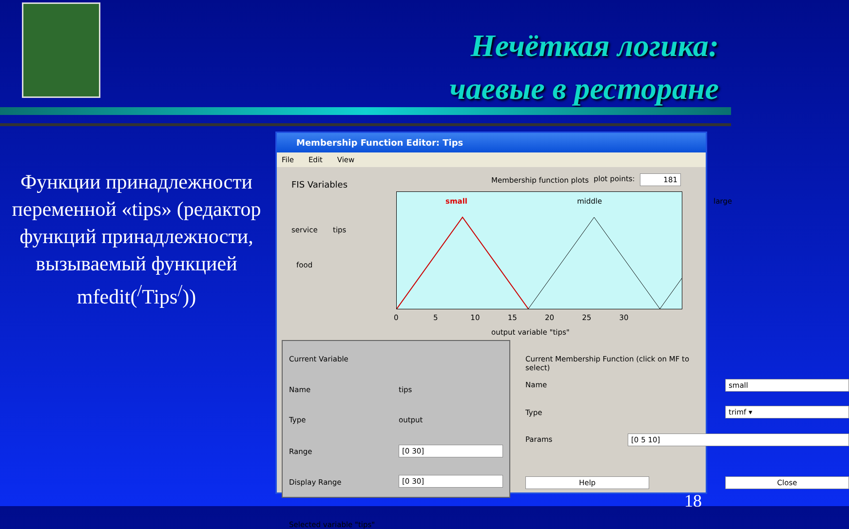Нечёткая логика:
чаевые в ресторане
Функции принадлежности переменной «tips» (редактор функций принадлежности, вызываемый функцией mfedit(<sup>/</sup>Tips<sup>/</sup>))
Membership Function Editor: Tips
File Edit View
FIS Variables
service tips
food
Membership function plots plot points: 181
small middle large
0 5 10 15 20 25 30
output variable "tips"
Current Variable
Name tips
Type output
Range [0 30]
Display Range [0 30]
Current Membership Function (click on MF to select)
Name small
Type trimf ▾
Params [0 5 10]
Help Close
Selected variable "tips"
18